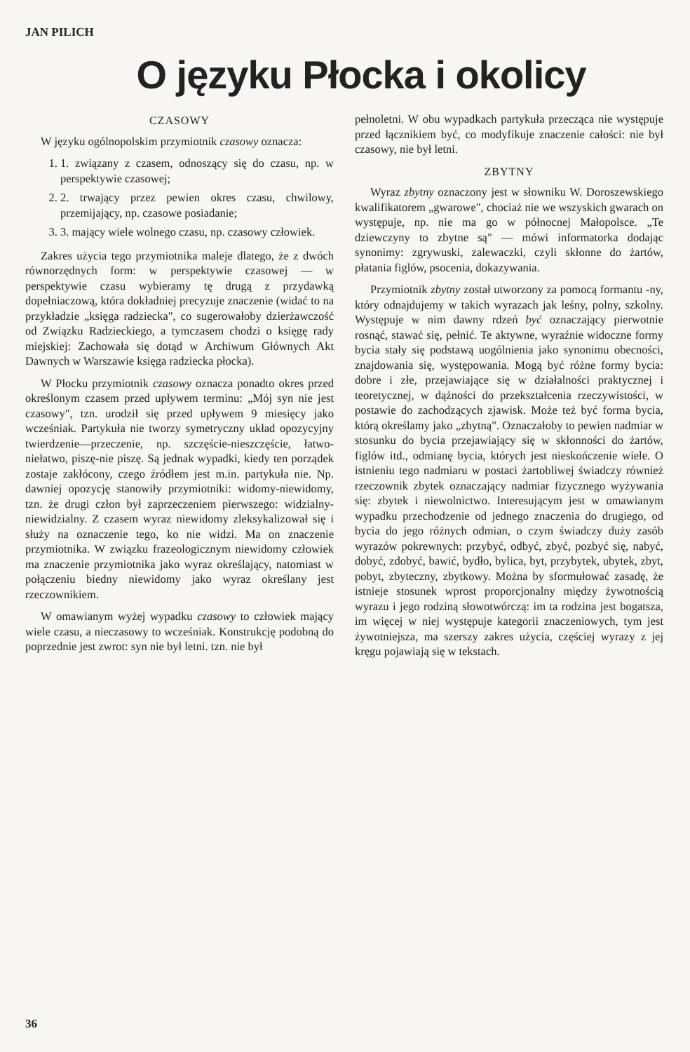JAN PILICH
O języku Płocka i okolicy
CZASOWY
W języku ogólnopolskim przymiotnik czasowy oznacza:
1. 1. związany z czasem, odnoszący się do czasu, np. w perspektywie czasowej;
2. 2. trwający przez pewien okres czasu, chwilowy, przemijający, np. czasowe posiadanie;
3. 3. mający wiele wolnego czasu, np. czasowy człowiek.
Zakres użycia tego przymiotnika maleje dlatego, że z dwóch równorzędnych form: w perspektywie czasowej — w perspektywie czasu wybieramy tę drugą z przydawką dopełniaczową, która dokładniej precyzuje znaczenie (widać to na przykładzie „księga radziecka", co sugerowałoby dzierżawczość od Związku Radzieckiego, a tymczasem chodzi o księgę rady miejskiej: Zachowała się dotąd w Archiwum Głównych Akt Dawnych w Warszawie księga radziecka płocka).
W Płocku przymiotnik czasowy oznacza ponadto okres przed określonym czasem przed upływem terminu: „Mój syn nie jest czasowy", tzn. urodził się przed upływem 9 miesięcy jako wcześniak. Partykuła nie tworzy symetryczny układ opozycyjny twierdzenie—przeczenie, np. szczęście-nieszczęście, łatwo-niełatwo, piszę-nie piszę. Są jednak wypadki, kiedy ten porządek zostaje zakłócony, czego źródłem jest m.in. partykuła nie. Np. dawniej opozycję stanowiły przymiotniki: widomy-niewidomy, tzn. że drugi człon był zaprzeczeniem pierwszego: widzialny-niewidzialny. Z czasem wyraz niewidomy zleksykalizował się i służy na oznaczenie tego, ko nie widzi. Ma on znaczenie przymiotnika. W związku frazeologicznym niewidomy człowiek ma znaczenie przymiotnika jako wyraz określający, natomiast w połączeniu biedny niewidomy jako wyraz określany jest rzeczownikiem.
W omawianym wyżej wypadku czasowy to człowiek mający wiele czasu, a nieczasowy to wcześniak. Konstrukcję podobną do poprzednie jest zwrot: syn nie był letni. tzn. nie był
pełnoletni. W obu wypadkach partykuła przecząca nie występuje przed łącznikiem być, co modyfikuje znaczenie całości: nie był czasowy, nie był letni.
ZBYTNY
Wyraz zbytny oznaczony jest w słowniku W. Doroszewskiego kwalifikatorem „gwarowe", chociaż nie we wszyskich gwarach on występuje, np. nie ma go w północnej Małopolsce. „Te dziewczyny to zbytne są" — mówi informatorka dodając synonimy: zgrywuski, zalewaczki, czyli skłonne do żartów, płatania figlów, psocenia, dokazywania.
Przymiotnik zbytny został utworzony za pomocą formantu -ny, który odnajdujemy w takich wyrazach jak leśny, polny, szkolny. Występuje w nim dawny rdzeń być oznaczający pierwotnie rosnąć, stawać się, pełnić. Te aktywne, wyraźnie widoczne formy bycia stały się podstawą uogólnienia jako synonimu obecności, znajdowania się, występowania. Mogą być różne formy bycia: dobre i złe, przejawiające się w działalności praktycznej i teoretycznej, w dążności do przekształcenia rzeczywistości, w postawie do zachodzących zjawisk. Może też być forma bycia, którą określamy jako „zbytną". Oznaczałoby to pewien nadmiar w stosunku do bycia przejawiający się w skłonności do żartów, figlów itd., odmianę bycia, których jest nieskończenie wiele. O istnieniu tego nadmiaru w postaci żartobliwej świadczy również rzeczownik zbytek oznaczający nadmiar fizycznego wyżywania się: zbytek i niewolnictwo. Interesującym jest w omawianym wypadku przechodzenie od jednego znaczenia do drugiego, od bycia do jego różnych odmian, o czym świadczy duży zasób wyrazów pokrewnych: przybyć, odbyć, zbyć, pozbyć się, nabyć, dobyć, zdobyć, bawić, bydło, bylica, byt, przybytek, ubytek, zbyt, pobyt, zbyteczny, zbytkowy. Można by sformułować zasadę, że istnieje stosunek wprost proporcjonalny między żywotnością wyrazu i jego rodziną słowotwórczą: im ta rodzina jest bogatsza, im więcej w niej występuje kategorii znaczeniowych, tym jest żywotniejsza, ma szerszy zakres użycia, częściej wyrazy z jej kręgu pojawiają się w tekstach.
36